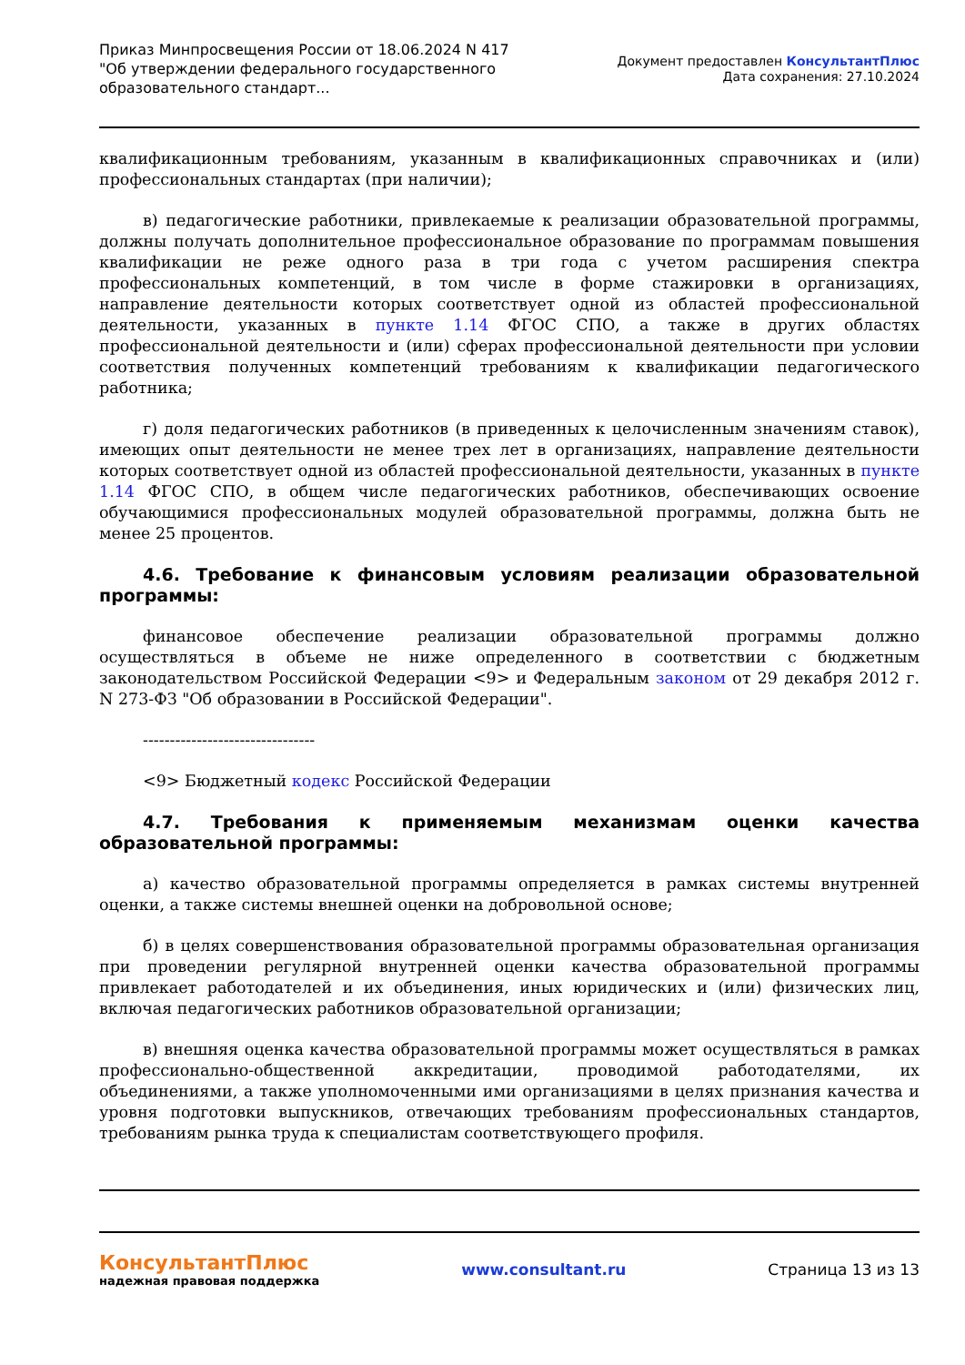Приказ Минпросвещения России от 18.06.2024 N 417
"Об утверждении федерального государственного
образовательного стандарт...
Документ предоставлен КонсультантПлюс
Дата сохранения: 27.10.2024
квалификационным требованиям, указанным в квалификационных справочниках и (или) профессиональных стандартах (при наличии);
в) педагогические работники, привлекаемые к реализации образовательной программы, должны получать дополнительное профессиональное образование по программам повышения квалификации не реже одного раза в три года с учетом расширения спектра профессиональных компетенций, в том числе в форме стажировки в организациях, направление деятельности которых соответствует одной из областей профессиональной деятельности, указанных в пункте 1.14 ФГОС СПО, а также в других областях профессиональной деятельности и (или) сферах профессиональной деятельности при условии соответствия полученных компетенций требованиям к квалификации педагогического работника;
г) доля педагогических работников (в приведенных к целочисленным значениям ставок), имеющих опыт деятельности не менее трех лет в организациях, направление деятельности которых соответствует одной из областей профессиональной деятельности, указанных в пункте 1.14 ФГОС СПО, в общем числе педагогических работников, обеспечивающих освоение обучающимися профессиональных модулей образовательной программы, должна быть не менее 25 процентов.
4.6. Требование к финансовым условиям реализации образовательной программы:
финансовое обеспечение реализации образовательной программы должно осуществляться в объеме не ниже определенного в соответствии с бюджетным законодательством Российской Федерации <9> и Федеральным законом от 29 декабря 2012 г. N 273-ФЗ "Об образовании в Российской Федерации".
--------------------------------
<9> Бюджетный кодекс Российской Федерации
4.7. Требования к применяемым механизмам оценки качества образовательной программы:
а) качество образовательной программы определяется в рамках системы внутренней оценки, а также системы внешней оценки на добровольной основе;
б) в целях совершенствования образовательной программы образовательная организация при проведении регулярной внутренней оценки качества образовательной программы привлекает работодателей и их объединения, иных юридических и (или) физических лиц, включая педагогических работников образовательной организации;
в) внешняя оценка качества образовательной программы может осуществляться в рамках профессионально-общественной аккредитации, проводимой работодателями, их объединениями, а также уполномоченными ими организациями в целях признания качества и уровня подготовки выпускников, отвечающих требованиям профессиональных стандартов, требованиям рынка труда к специалистам соответствующего профиля.
КонсультантПлюс
надежная правовая поддержка
www.consultant.ru Страница 13 из 13